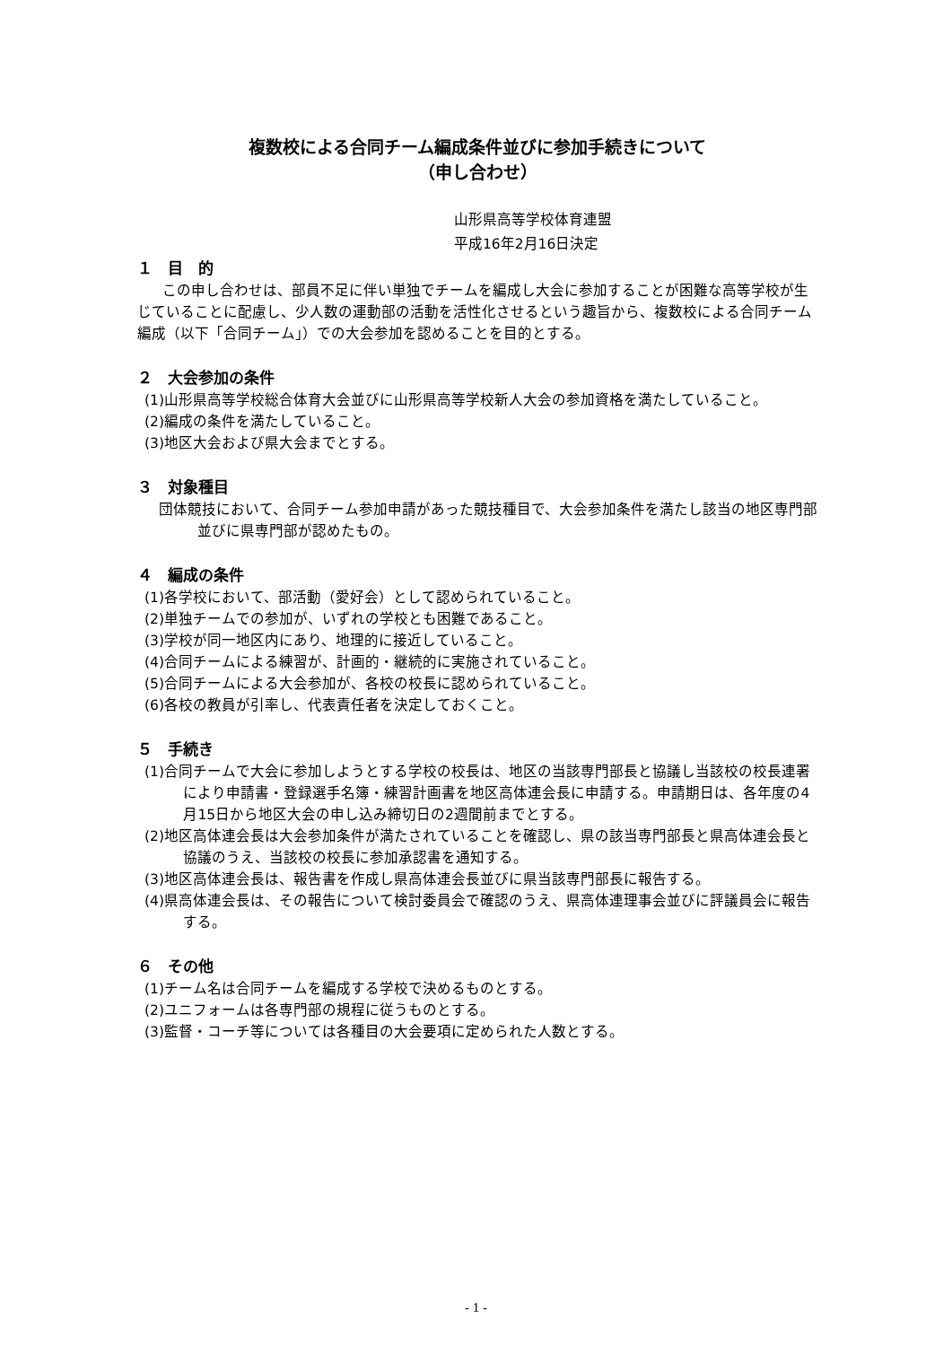複数校による合同チーム編成条件並びに参加手続きについて
（申し合わせ）
山形県高等学校体育連盟
平成16年2月16日決定
１　目　的
この申し合わせは、部員不足に伴い単独でチームを編成し大会に参加することが困難な高等学校が生じていることに配慮し、少人数の運動部の活動を活性化させるという趣旨から、複数校による合同チーム編成（以下「合同チーム」）での大会参加を認めることを目的とする。
２　大会参加の条件
(1)山形県高等学校総合体育大会並びに山形県高等学校新人大会の参加資格を満たしていること。
(2)編成の条件を満たしていること。
(3)地区大会および県大会までとする。
３　対象種目
団体競技において、合同チーム参加申請があった競技種目で、大会参加条件を満たし該当の地区専門部並びに県専門部が認めたもの。
４　編成の条件
(1)各学校において、部活動（愛好会）として認められていること。
(2)単独チームでの参加が、いずれの学校とも困難であること。
(3)学校が同一地区内にあり、地理的に接近していること。
(4)合同チームによる練習が、計画的・継続的に実施されていること。
(5)合同チームによる大会参加が、各校の校長に認められていること。
(6)各校の教員が引率し、代表責任者を決定しておくこと。
５　手続き
(1)合同チームで大会に参加しようとする学校の校長は、地区の当該専門部長と協議し当該校の校長連署により申請書・登録選手名簿・練習計画書を地区高体連会長に申請する。申請期日は、各年度の4月15日から地区大会の申し込み締切日の2週間前までとする。
(2)地区高体連会長は大会参加条件が満たされていることを確認し、県の該当専門部長と県高体連会長と協議のうえ、当該校の校長に参加承認書を通知する。
(3)地区高体連会長は、報告書を作成し県高体連会長並びに県当該専門部長に報告する。
(4)県高体連会長は、その報告について検討委員会で確認のうえ、県高体連理事会並びに評議員会に報告する。
６　その他
(1)チーム名は合同チームを編成する学校で決めるものとする。
(2)ユニフォームは各専門部の規程に従うものとする。
(3)監督・コーチ等については各種目の大会要項に定められた人数とする。
- 1 -